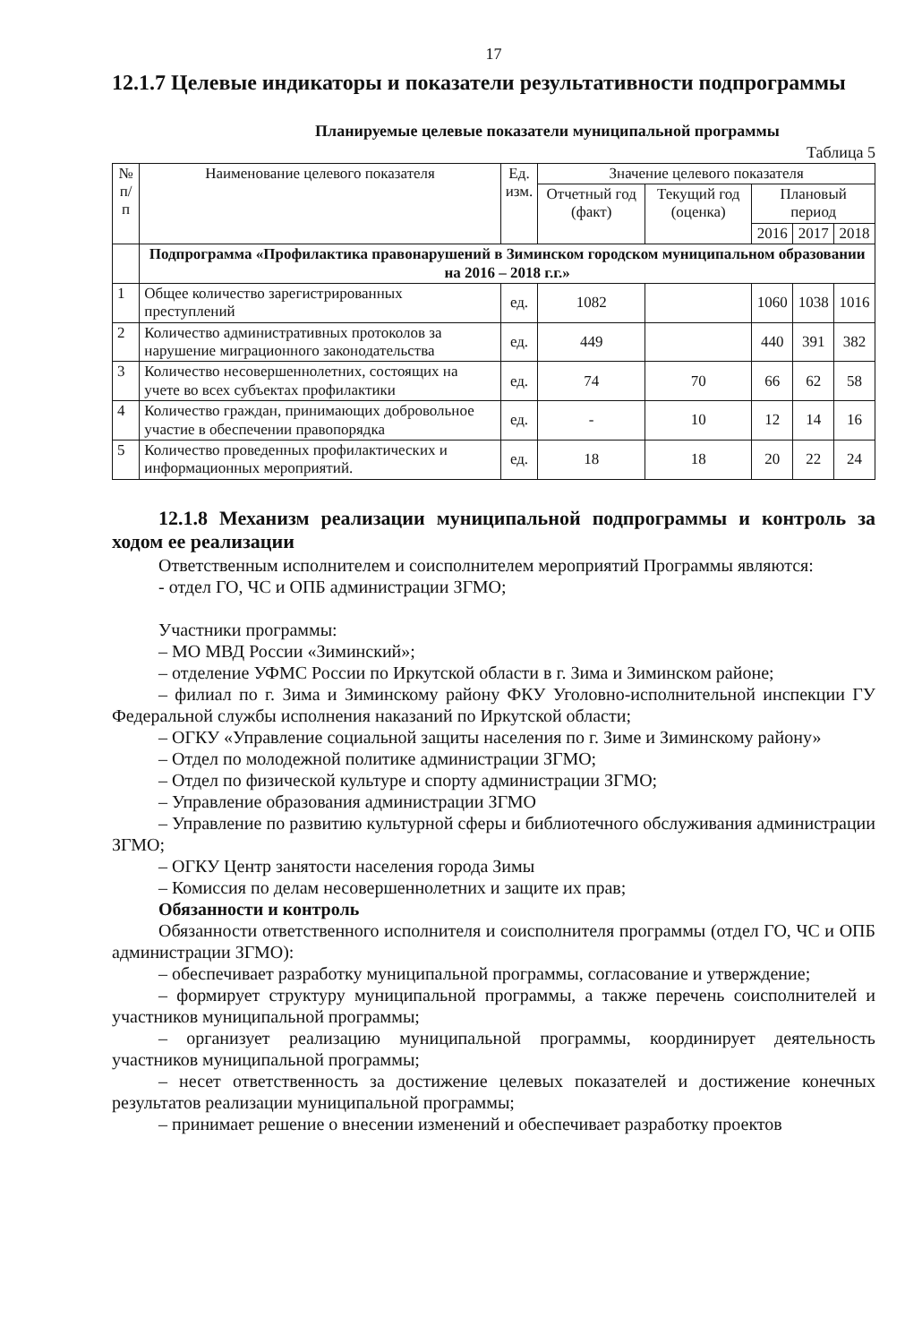17
12.1.7 Целевые индикаторы и показатели результативности подпрограммы
Планируемые целевые показатели муниципальной программы
Таблица 5
| № п/п | Наименование целевого показателя | Ед. изм. | Значение целевого показателя | | | | |
| --- | --- | --- | --- | --- | --- | --- | --- |
| | | | Отчетный год (факт) | Текущий год (оценка) | Плановый период | | |
| | | | | | 2016 | 2017 | 2018 |
| | Подпрограмма «Профилактика правонарушений в Зиминском городском муниципальном образовании на 2016 – 2018 г.г.» | | | | | | |
| 1 | Общее количество зарегистрированных преступлений | ед. | 1082 | | 1060 | 1038 | 1016 |
| 2 | Количество административных протоколов за нарушение миграционного законодательства | ед. | 449 | | 440 | 391 | 382 |
| 3 | Количество несовершеннолетних, состоящих на учете во всех субъектах профилактики | ед. | 74 | 70 | 66 | 62 | 58 |
| 4 | Количество граждан, принимающих добровольное участие в обеспечении правопорядка | ед. | - | 10 | 12 | 14 | 16 |
| 5 | Количество проведенных профилактических и информационных мероприятий. | ед. | 18 | 18 | 20 | 22 | 24 |
12.1.8 Механизм реализации муниципальной подпрограммы и контроль за ходом ее реализации
Ответственным исполнителем и соисполнителем мероприятий Программы являются:
- отдел ГО, ЧС и ОПБ администрации ЗГМО;
Участники программы:
– МО МВД России «Зиминский»;
– отделение УФМС России по Иркутской области в г. Зима и Зиминском районе;
– филиал по г. Зима и Зиминскому району ФКУ Уголовно-исполнительной инспекции ГУ Федеральной службы исполнения наказаний по Иркутской области;
– ОГКУ «Управление социальной защиты населения по г. Зиме и Зиминскому району»
– Отдел по молодежной политике администрации ЗГМО;
– Отдел по физической культуре и спорту администрации ЗГМО;
– Управление образования администрации ЗГМО
– Управление по развитию культурной сферы и библиотечного обслуживания администрации ЗГМО;
– ОГКУ Центр занятости населения города Зимы
– Комиссия по делам несовершеннолетних и защите их прав;
Обязанности и контроль
Обязанности ответственного исполнителя и соисполнителя программы (отдел ГО, ЧС и ОПБ администрации ЗГМО):
– обеспечивает разработку муниципальной программы, согласование и утверждение;
– формирует структуру муниципальной программы, а также перечень соисполнителей и участников муниципальной программы;
– организует реализацию муниципальной программы, координирует деятельность участников муниципальной программы;
– несет ответственность за достижение целевых показателей и достижение конечных результатов реализации муниципальной программы;
– принимает решение о внесении изменений и обеспечивает разработку проектов